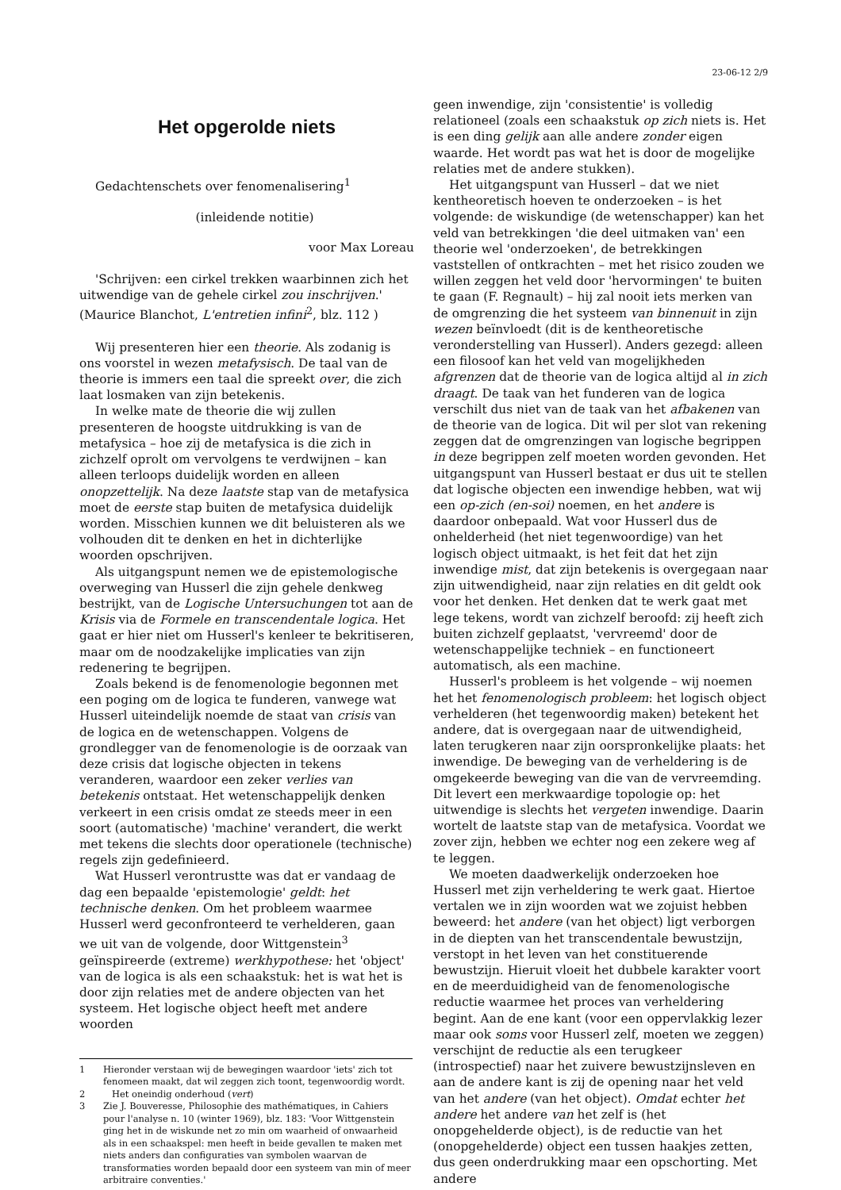23-06-12 2/9
Het opgerolde niets
Gedachtenschets over fenomenalisering<sup>1</sup>
(inleidende notitie)
voor Max Loreau
'Schrijven: een cirkel trekken waarbinnen zich het uitwendige van de gehele cirkel zou inschrijven.' (Maurice Blanchot, L'entretien infini<sup>2</sup>, blz. 112 )
Wij presenteren hier een theorie. Als zodanig is ons voorstel in wezen metafysisch. De taal van de theorie is immers een taal die spreekt over, die zich laat losmaken van zijn betekenis.
In welke mate de theorie die wij zullen presenteren de hoogste uitdrukking is van de metafysica – hoe zij de metafysica is die zich in zichzelf oprolt om vervolgens te verdwijnen – kan alleen terloops duidelijk worden en alleen onopzettelijk. Na deze laatste stap van de metafysica moet de eerste stap buiten de metafysica duidelijk worden. Misschien kunnen we dit beluisteren als we volhouden dit te denken en het in dichterlijke woorden opschrijven.
Als uitgangspunt nemen we de epistemologische overweging van Husserl die zijn gehele denkweg bestrijkt, van de Logische Untersuchungen tot aan de Krisis via de Formele en transcendentale logica. Het gaat er hier niet om Husserl's kenleer te bekritiseren, maar om de noodzakelijke implicaties van zijn redenering te begrijpen.
Zoals bekend is de fenomenologie begonnen met een poging om de logica te funderen, vanwege wat Husserl uiteindelijk noemde de staat van crisis van de logica en de wetenschappen. Volgens de grondlegger van de fenomenologie is de oorzaak van deze crisis dat logische objecten in tekens veranderen, waardoor een zeker verlies van betekenis ontstaat. Het wetenschappelijk denken verkeert in een crisis omdat ze steeds meer in een soort (automatische) 'machine' verandert, die werkt met tekens die slechts door operationele (technische) regels zijn gedefinieerd.
Wat Husserl verontrustte was dat er vandaag de dag een bepaalde 'epistemologie' geldt: het technische denken. Om het probleem waarmee Husserl werd geconfronteerd te verhelderen, gaan we uit van de volgende, door Wittgenstein<sup>3</sup> geïnspireerde (extreme) werkhypothese: het 'object' van de logica is als een schaakstuk: het is wat het is door zijn relaties met de andere objecten van het systeem. Het logische object heeft met andere woorden
1 Hieronder verstaan wij de bewegingen waardoor 'iets' zich tot fenomeen maakt, dat wil zeggen zich toont, tegenwoordig wordt.
2 Het oneindig onderhoud (vert)
3 Zie J. Bouveresse, Philosophie des mathématiques, in Cahiers pour l'analyse n. 10 (winter 1969), blz. 183: 'Voor Wittgenstein ging het in de wiskunde net zo min om waarheid of onwaarheid als in een schaakspel: men heeft in beide gevallen te maken met niets anders dan configuraties van symbolen waarvan de transformaties worden bepaald door een systeem van min of meer arbitraire conventies.'
geen inwendige, zijn 'consistentie' is volledig relationeel (zoals een schaakstuk op zich niets is. Het is een ding gelijk aan alle andere zonder eigen waarde. Het wordt pas wat het is door de mogelijke relaties met de andere stukken).
Het uitgangspunt van Husserl – dat we niet kentheoretisch hoeven te onderzoeken – is het volgende: de wiskundige (de wetenschapper) kan het veld van betrekkingen 'die deel uitmaken van' een theorie wel 'onderzoeken', de betrekkingen vaststellen of ontkrachten – met het risico zouden we willen zeggen het veld door 'hervormingen' te buiten te gaan (F. Regnault) – hij zal nooit iets merken van de omgrenzing die het systeem van binnenuit in zijn wezen beïnvloedt (dit is de kentheoretische veronderstelling van Husserl). Anders gezegd: alleen een filosoof kan het veld van mogelijkheden afgrenzen dat de theorie van de logica altijd al in zich draagt. De taak van het funderen van de logica verschilt dus niet van de taak van het afbakenen van de theorie van de logica. Dit wil per slot van rekening zeggen dat de omgrenzingen van logische begrippen in deze begrippen zelf moeten worden gevonden. Het uitgangspunt van Husserl bestaat er dus uit te stellen dat logische objecten een inwendige hebben, wat wij een op-zich (en-soi) noemen, en het andere is daardoor onbepaald. Wat voor Husserl dus de onhelderheid (het niet tegenwoordige) van het logisch object uitmaakt, is het feit dat het zijn inwendige mist, dat zijn betekenis is overgegaan naar zijn uitwendigheid, naar zijn relaties en dit geldt ook voor het denken. Het denken dat te werk gaat met lege tekens, wordt van zichzelf beroofd: zij heeft zich buiten zichzelf geplaatst, 'vervreemd' door de wetenschappelijke techniek – en functioneert automatisch, als een machine.
Husserl's probleem is het volgende – wij noemen het het fenomenologisch probleem: het logisch object verhelderen (het tegenwoordig maken) betekent het andere, dat is overgegaan naar de uitwendigheid, laten terugkeren naar zijn oorspronkelijke plaats: het inwendige. De beweging van de verheldering is de omgekeerde beweging van die van de vervreemding. Dit levert een merkwaardige topologie op: het uitwendige is slechts het vergeten inwendige. Daarin wortelt de laatste stap van de metafysica. Voordat we zover zijn, hebben we echter nog een zekere weg af te leggen.
We moeten daadwerkelijk onderzoeken hoe Husserl met zijn verheldering te werk gaat. Hiertoe vertalen we in zijn woorden wat we zojuist hebben beweerd: het andere (van het object) ligt verborgen in de diepten van het transcendentale bewustzijn, verstopt in het leven van het constituerende bewustzijn. Hieruit vloeit het dubbele karakter voort en de meerduidigheid van de fenomenologische reductie waarmee het proces van verheldering begint. Aan de ene kant (voor een oppervlakkig lezer maar ook soms voor Husserl zelf, moeten we zeggen) verschijnt de reductie als een terugkeer (introspectief) naar het zuivere bewustzijnsleven en aan de andere kant is zij de opening naar het veld van het andere (van het object). Omdat echter het andere het andere van het zelf is (het onopgehelderde object), is de reductie van het (onopgehelderde) object een tussen haakjes zetten, dus geen onderdrukking maar een opschorting. Met andere